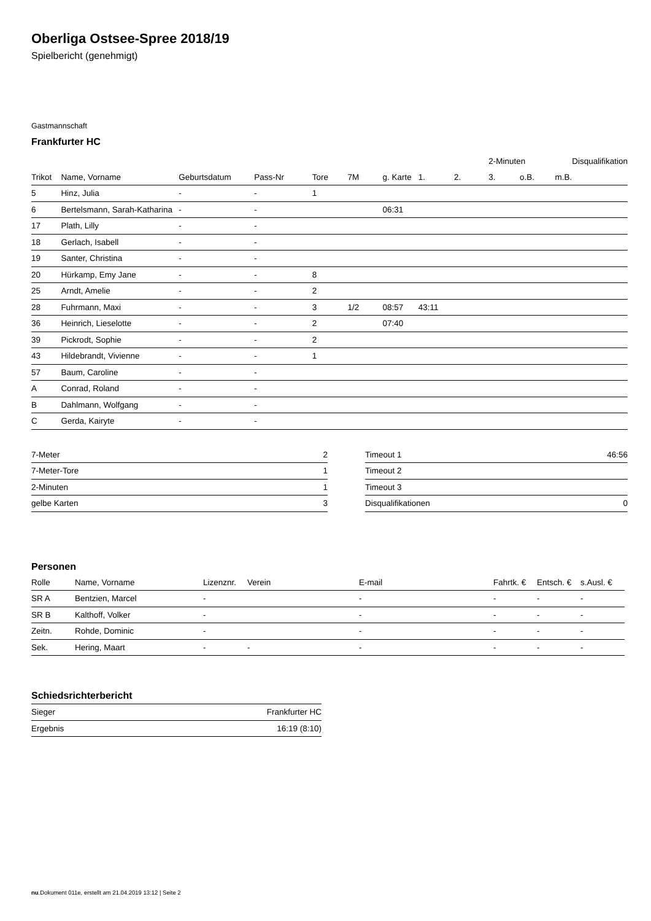Oberliga Ostsee-Spree 2018/19
Spielbericht (genehmigt)
Gastmannschaft
Frankfurter HC
| | | | | | | | | | 2-Minuten | | | Disqualifikation |
| --- | --- | --- | --- | --- | --- | --- | --- | --- | --- | --- | --- | --- |
| Trikot | Name, Vorname | Geburtsdatum | Pass-Nr | Tore | 7M | g. Karte | 1. | 2. | 3. | o.B. | m.B. | |
| 5 | Hinz, Julia | - | - | 1 | | | | | | | | |
| 6 | Bertelsmann, Sarah-Katharina | - | - | | | 06:31 | | | | | | |
| 17 | Plath, Lilly | - | - | | | | | | | | | |
| 18 | Gerlach, Isabell | - | - | | | | | | | | | |
| 19 | Santer, Christina | - | - | | | | | | | | | |
| 20 | Hürkamp, Emy Jane | - | - | 8 | | | | | | | | |
| 25 | Arndt, Amelie | - | - | 2 | | | | | | | | |
| 28 | Fuhrmann, Maxi | - | - | 3 | 1/2 | 08:57 | 43:11 | | | | | |
| 36 | Heinrich, Lieselotte | - | - | 2 | | 07:40 | | | | | | |
| 39 | Pickrodt, Sophie | - | - | 2 | | | | | | | | |
| 43 | Hildebrandt, Vivienne | - | - | 1 | | | | | | | | |
| 57 | Baum, Caroline | - | - | | | | | | | | | |
| A | Conrad, Roland | - | - | | | | | | | | | |
| B | Dahlmann, Wolfgang | - | - | | | | | | | | | |
| C | Gerda, Kairyte | - | - | | | | | | | | | |
| 7-Meter | 2 |
| 7-Meter-Tore | 1 |
| 2-Minuten | 1 |
| gelbe Karten | 3 |
| Timeout 1 | 46:56 |
| Timeout 2 | |
| Timeout 3 | |
| Disqualifikationen | 0 |
Personen
| Rolle | Name, Vorname | Lizenznr. | Verein | E-mail | Fahrtk. € | Entsch. € | s.Ausl. € |
| --- | --- | --- | --- | --- | --- | --- | --- |
| SR A | Bentzien, Marcel | - | | - | - | - | - |
| SR B | Kalthoff, Volker | - | | - | - | - | - |
| Zeitn. | Rohde, Dominic | - | | - | - | - | - |
| Sek. | Hering, Maart | - | - | - | - | - | - |
Schiedsrichterbericht
| Sieger | Frankfurter HC |
| Ergebnis | 16:19 (8:10) |
nu.Dokument 011e, erstellt am 21.04.2019 13:12 | Seite 2